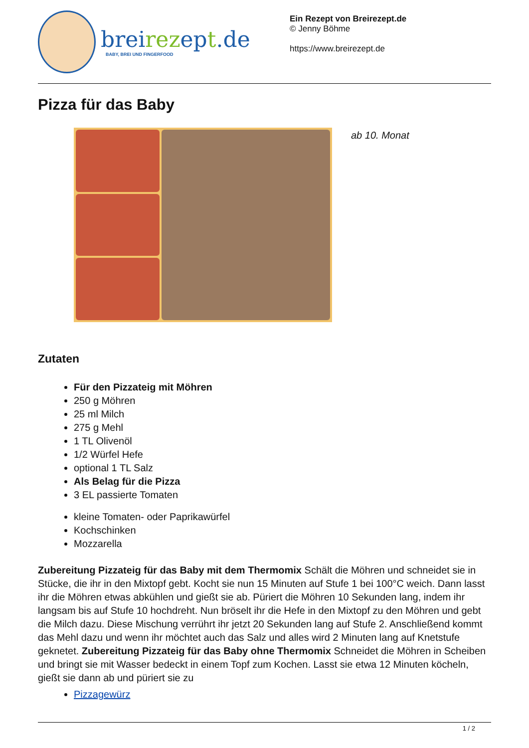breirezept.de
BABY, BREI UND FINGERFOOD
Ein Rezept von Breirezept.de
© Jenny Böhme
https://www.breirezept.de
Pizza für das Baby
ab 10. Monat
Zutaten
Für den Pizzateig mit Möhren
250 g Möhren
25 ml Milch
275 g Mehl
1 TL Olivenöl
1/2 Würfel Hefe
optional 1 TL Salz
Als Belag für die Pizza
3 EL passierte Tomaten
kleine Tomaten- oder Paprikawürfel
Kochschinken
Mozzarella
Zubereitung Pizzateig für das Baby mit dem Thermomix Schält die Möhren und schneidet sie in Stücke, die ihr in den Mixtopf gebt. Kocht sie nun 15 Minuten auf Stufe 1 bei 100°C weich. Dann lasst ihr die Möhren etwas abkühlen und gießt sie ab. Püriert die Möhren 10 Sekunden lang, indem ihr langsam bis auf Stufe 10 hochdreht. Nun bröselt ihr die Hefe in den Mixtopf zu den Möhren und gebt die Milch dazu. Diese Mischung verrührt ihr jetzt 20 Sekunden lang auf Stufe 2. Anschließend kommt das Mehl dazu und wenn ihr möchtet auch das Salz und alles wird 2 Minuten lang auf Knetstufe geknetet. Zubereitung Pizzateig für das Baby ohne Thermomix Schneidet die Möhren in Scheiben und bringt sie mit Wasser bedeckt in einem Topf zum Kochen. Lasst sie etwa 12 Minuten köcheln, gießt sie dann ab und püriert sie zu
Pizzagewürz
1 / 2